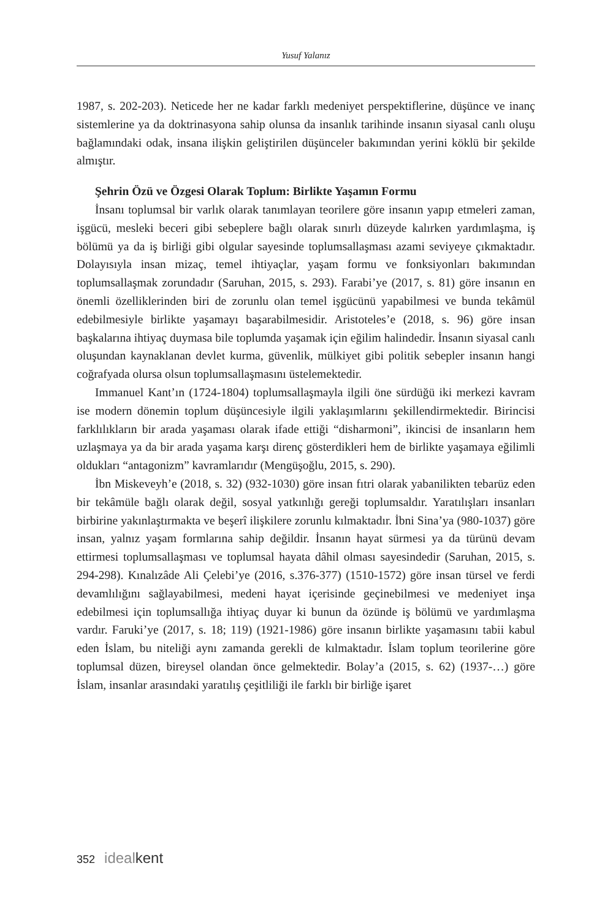Yusuf Yalanız
1987, s. 202-203). Neticede her ne kadar farklı medeniyet perspektiflerine, düşünce ve inanç sistemlerine ya da doktrinasyona sahip olunsa da insanlık tarihinde insanın siyasal canlı oluşu bağlamındaki odak, insana ilişkin geliştirilen düşünceler bakımından yerini köklü bir şekilde almıştır.
Şehrin Özü ve Özgesi Olarak Toplum: Birlikte Yaşamın Formu
İnsanı toplumsal bir varlık olarak tanımlayan teorilere göre insanın yapıp etmeleri zaman, işgücü, mesleki beceri gibi sebeplere bağlı olarak sınırlı düzeyde kalırken yardımlaşma, iş bölümü ya da iş birliği gibi olgular sayesinde toplumsallaşması azami seviyeye çıkmaktadır. Dolayısıyla insan mizaç, temel ihtiyaçlar, yaşam formu ve fonksiyonları bakımından toplumsallaşmak zorundadır (Saruhan, 2015, s. 293). Farabi’ye (2017, s. 81) göre insanın en önemli özelliklerinden biri de zorunlu olan temel işgücünü yapabilmesi ve bunda tekâmül edebilmesiyle birlikte yaşamayı başarabilmesidir. Aristoteles’e (2018, s. 96) göre insan başkalarına ihtiyaç duymasa bile toplumda yaşamak için eğilim halindedir. İnsanın siyasal canlı oluşundan kaynaklanan devlet kurma, güvenlik, mülkiyet gibi politik sebepler insanın hangi coğrafyada olursa olsun toplumsallaşmasını üstelemektedir.
Immanuel Kant’ın (1724-1804) toplumsallaşmayla ilgili öne sürdüğü iki merkezi kavram ise modern dönemin toplum düşüncesiyle ilgili yaklaşımlarını şekillendirmektedir. Birincisi farklılıkların bir arada yaşaması olarak ifade ettiği “disharmoni”, ikincisi de insanların hem uzlaşmaya ya da bir arada yaşama karşı direnç gösterdikleri hem de birlikte yaşamaya eğilimli oldukları “antagonizm” kavramlarıdır (Mengüşoğlu, 2015, s. 290).
İbn Miskeveyh’e (2018, s. 32) (932-1030) göre insan fıtri olarak yabanilikten tebarüz eden bir tekâmüle bağlı olarak değil, sosyal yatkınlığı gereği toplumsaldır. Yaratılışları insanları birbirine yakınlaştırmakta ve beşerî ilişkilere zorunlu kılmaktadır. İbni Sina’ya (980-1037) göre insan, yalnız yaşam formlarına sahip değildir. İnsanın hayat sürmesi ya da türünü devam ettirmesi toplumsallaşması ve toplumsal hayata dâhil olması sayesindedir (Saruhan, 2015, s. 294-298). Kınalızâde Ali Çelebi’ye (2016, s.376-377) (1510-1572) göre insan türsel ve ferdi devamlılığını sağlayabilmesi, medeni hayat içerisinde geçinebilmesi ve medeniyet inşa edebilmesi için toplumsallığa ihtiyaç duyar ki bunun da özünde iş bölümü ve yardımlaşma vardır. Faruki’ye (2017, s. 18; 119) (1921-1986) göre insanın birlikte yaşamasını tabii kabul eden İslam, bu niteliği aynı zamanda gerekli de kılmaktadır. İslam toplum teorilerine göre toplumsal düzen, bireysel olandan önce gelmektedir. Bolay’a (2015, s. 62) (1937-…) göre İslam, insanlar arasındaki yaratılış çeşitliliği ile farklı bir birliğe işaret
352 idealkent